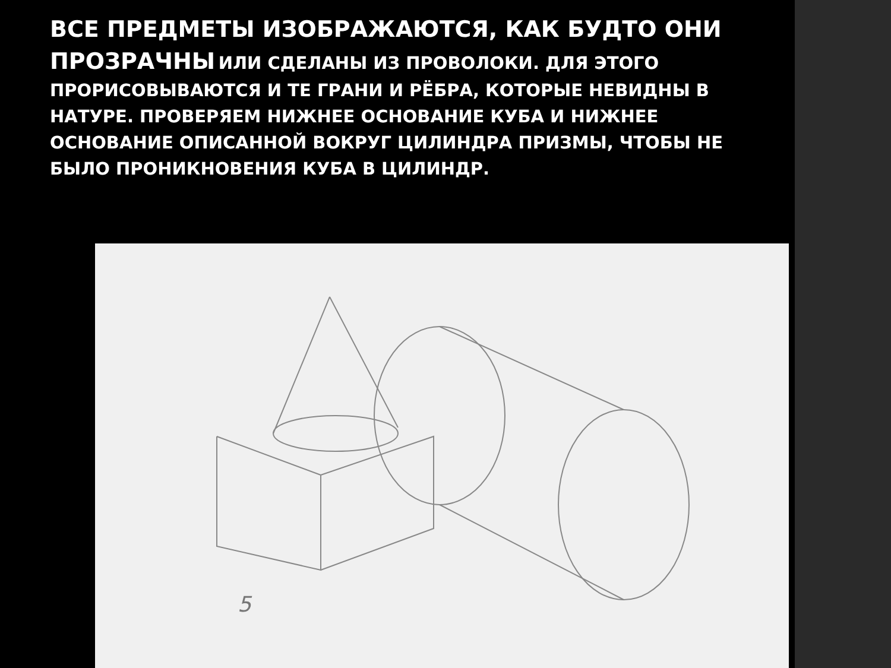ВСЕ ПРЕДМЕТЫ ИЗОБРАЖАЮТСЯ, КАК БУДТО ОНИ ПРОЗРАЧНЫ ИЛИ СДЕЛАНЫ ИЗ ПРОВОЛОКИ. ДЛЯ ЭТОГО ПРОРИСОВЫВАЮТСЯ И ТЕ ГРАНИ И РЁБРА, КОТОРЫЕ НЕВИДНЫ В НАТУРЕ. ПРОВЕРЯЕМ НИЖНЕЕ ОСНОВАНИЕ КУБА И НИЖНЕЕ ОСНОВАНИЕ ОПИСАННОЙ ВОКРУГ ЦИЛИНДРА ПРИЗМЫ, ЧТОБЫ НЕ БЫЛО ПРОНИКНОВЕНИЯ КУБА В ЦИЛИНДР.
5